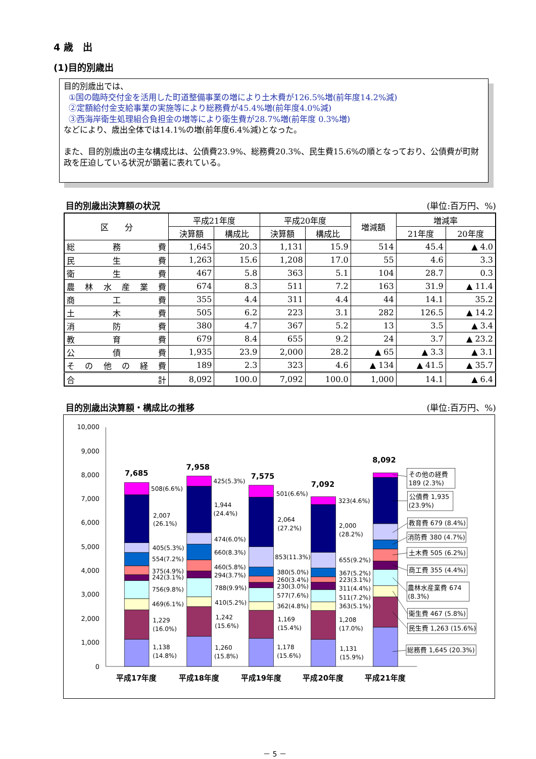4 歳　出
(1)目的別歳出
目的別歳出では、
①国の臨時交付金を活用した町道整備事業の増により土木費が126.5%増(前年度14.2%減)
②定額給付金支給事業の実施等により総務費が45.4%増(前年度4.0%減)
③西海岸衛生処理組合負担金の増等により衛生費が28.7%増(前年度 0.3%増)
などにより、歳出全体では14.1%の増(前年度6.4%減)となった。
また、目的別歳出の主な構成比は、公債費23.9%、総務費20.3%、民生費15.6%の順となっており、公債費が町財政を圧迫している状況が顕著に表れている。
目的別歳出決算額の状況 (単位:百万円、%)
| 区 分 | 平成21年度 | | 平成20年度 | | 増減額 | 増減率 | |
| --- | --- | --- | --- | --- | --- | --- | --- |
| | 決算額 | 構成比 | 決算額 | 構成比 | | 21年度 | 20年度 |
| 総 務 費 | 1,645 | 20.3 | 1,131 | 15.9 | 514 | 45.4 | ▲ 4.0 |
| 民 生 費 | 1,263 | 15.6 | 1,208 | 17.0 | 55 | 4.6 | 3.3 |
| 衛 生 費 | 467 | 5.8 | 363 | 5.1 | 104 | 28.7 | 0.3 |
| 農 林 水 産 業 費 | 674 | 8.3 | 511 | 7.2 | 163 | 31.9 | ▲ 11.4 |
| 商 工 費 | 355 | 4.4 | 311 | 4.4 | 44 | 14.1 | 35.2 |
| 土 木 費 | 505 | 6.2 | 223 | 3.1 | 282 | 126.5 | ▲ 14.2 |
| 消 防 費 | 380 | 4.7 | 367 | 5.2 | 13 | 3.5 | ▲ 3.4 |
| 教 育 費 | 679 | 8.4 | 655 | 9.2 | 24 | 3.7 | ▲ 23.2 |
| 公 債 費 | 1,935 | 23.9 | 2,000 | 28.2 | ▲ 65 | ▲ 3.3 | ▲ 3.1 |
| そ の 他 の 経 費 | 189 | 2.3 | 323 | 4.6 | ▲ 134 | ▲ 41.5 | ▲ 35.7 |
| 合 計 | 8,092 | 100.0 | 7,092 | 100.0 | 1,000 | 14.1 | ▲ 6.4 |
目的別歳出決算額・構成比の推移 (単位:百万円、%)
10,000
9,000
8,000
7,000
6,000
5,000
4,000
3,000
2,000
1,000
0
7,685
7,958
7,575
7,092
8,092
508(6.6%)
2,007
(26.1%)
405(5.3%)
554(7.2%)
375(4.9%)
242(3.1%)
756(9.8%)
469(6.1%)
1,229
(16.0%)
1,138
(14.8%)
425(5.3%)
1,944
(24.4%)
474(6.0%)
660(8.3%)
460(5.8%)
294(3.7%)
788(9.9%)
410(5.2%)
1,242
(15.6%)
1,260
(15.8%)
501(6.6%)
2,064
(27.2%)
853(11.3%)
380(5.0%)
260(3.4%)
230(3.0%)
577(7.6%)
362(4.8%)
1,169
(15.4%)
1,178
(15.6%)
323(4.6%)
2,000
(28.2%)
655(9.2%)
367(5.2%)
223(3.1%)
311(4.4%)
511(7.2%)
363(5.1%)
1,208
(17.0%)
1,131
(15.9%)
その他の経費
189 (2.3%)
公債費 1,935
(23.9%)
教育費 679 (8.4%)
消防費 380 (4.7%)
土木費 505 (6.2%)
商工費 355 (4.4%)
農林水産業費 674
(8.3%)
衛生費 467 (5.8%)
民生費 1,263 (15.6%)
総務費 1,645 (20.3%)
平成17年度
平成18年度
平成19年度
平成20年度
平成21年度
－ 5 －